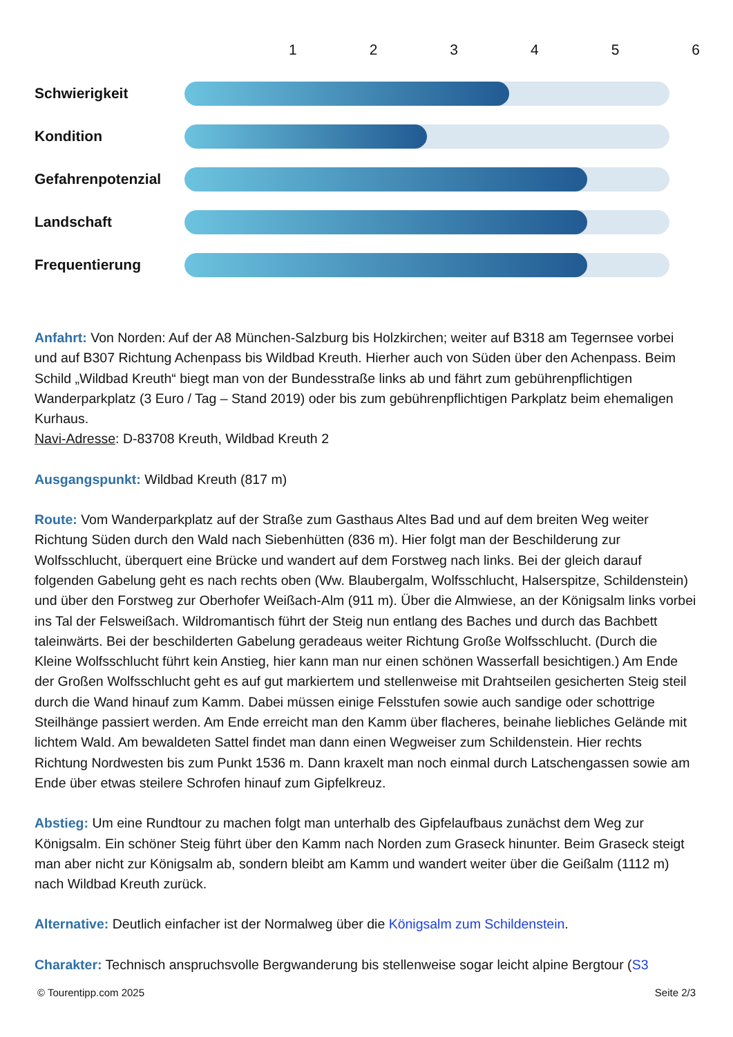1 2 3 4 5 6
Schwierigkeit
Kondition
Gefahrenpotenzial
Landschaft
Frequentierung
Anfahrt: Von Norden: Auf der A8 München-Salzburg bis Holzkirchen; weiter auf B318 am Tegernsee vorbei und auf B307 Richtung Achenpass bis Wildbad Kreuth. Hierher auch von Süden über den Achenpass. Beim Schild „Wildbad Kreuth“ biegt man von der Bundesstraße links ab und fährt zum gebührenpflichtigen Wanderparkplatz (3 Euro / Tag – Stand 2019) oder bis zum gebührenpflichtigen Parkplatz beim ehemaligen Kurhaus.
Navi-Adresse: D-83708 Kreuth, Wildbad Kreuth 2
Ausgangspunkt: Wildbad Kreuth (817 m)
Route: Vom Wanderparkplatz auf der Straße zum Gasthaus Altes Bad und auf dem breiten Weg weiter Richtung Süden durch den Wald nach Siebenhütten (836 m). Hier folgt man der Beschilderung zur Wolfsschlucht, überquert eine Brücke und wandert auf dem Forstweg nach links. Bei der gleich darauf folgenden Gabelung geht es nach rechts oben (Ww. Blaubergalm, Wolfsschlucht, Halserspitze, Schildenstein) und über den Forstweg zur Oberhofer Weißach-Alm (911 m). Über die Almwiese, an der Königsalm links vorbei ins Tal der Felsweißach. Wildromantisch führt der Steig nun entlang des Baches und durch das Bachbett taleinwärts. Bei der beschilderten Gabelung geradeaus weiter Richtung Große Wolfsschlucht. (Durch die Kleine Wolfsschlucht führt kein Anstieg, hier kann man nur einen schönen Wasserfall besichtigen.) Am Ende der Großen Wolfsschlucht geht es auf gut markiertem und stellenweise mit Drahtseilen gesicherten Steig steil durch die Wand hinauf zum Kamm. Dabei müssen einige Felsstufen sowie auch sandige oder schottrige Steilhänge passiert werden. Am Ende erreicht man den Kamm über flacheres, beinahe liebliches Gelände mit lichtem Wald. Am bewaldeten Sattel findet man dann einen Wegweiser zum Schildenstein. Hier rechts Richtung Nordwesten bis zum Punkt 1536 m. Dann kraxelt man noch einmal durch Latschengassen sowie am Ende über etwas steilere Schrofen hinauf zum Gipfelkreuz.
Abstieg: Um eine Rundtour zu machen folgt man unterhalb des Gipfelaufbaus zunächst dem Weg zur Königsalm. Ein schöner Steig führt über den Kamm nach Norden zum Graseck hinunter. Beim Graseck steigt man aber nicht zur Königsalm ab, sondern bleibt am Kamm und wandert weiter über die Geißalm (1112 m) nach Wildbad Kreuth zurück.
Alternative: Deutlich einfacher ist der Normalweg über die Königsalm zum Schildenstein.
Charakter: Technisch anspruchsvolle Bergwanderung bis stellenweise sogar leicht alpine Bergtour (S3
© Tourentipp.com 2025 Seite 2/3